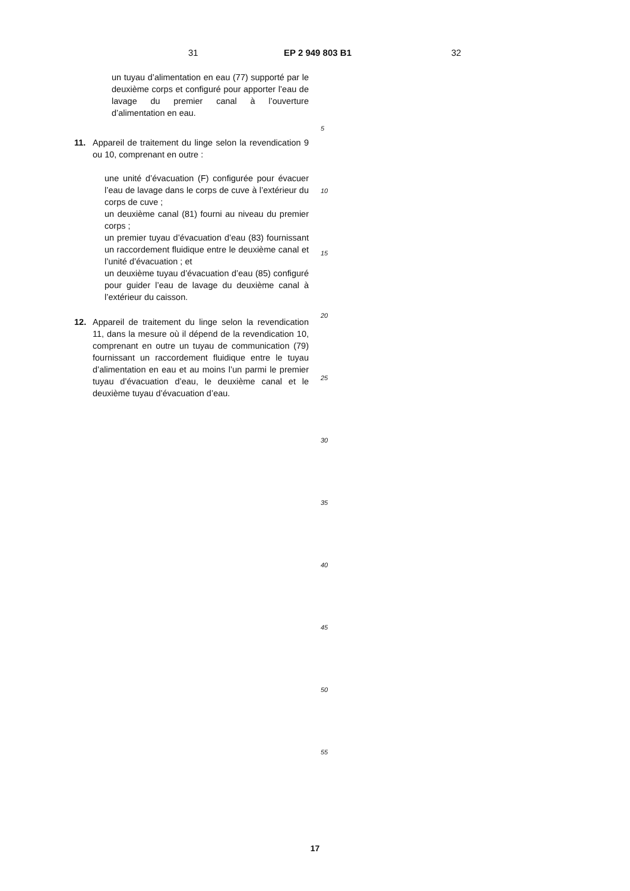31 EP 2 949 803 B1 32
un tuyau d’alimentation en eau (77) supporté par le deuxième corps et configuré pour apporter l’eau de lavage du premier canal à l’ouverture d’alimentation en eau.
11. Appareil de traitement du linge selon la revendication 9 ou 10, comprenant en outre :
une unité d’évacuation (F) configurée pour évacuer l’eau de lavage dans le corps de cuve à l’extérieur du corps de cuve ;
un deuxième canal (81) fourni au niveau du premier corps ;
un premier tuyau d’évacuation d’eau (83) fournissant un raccordement fluidique entre le deuxième canal et l’unité d’évacuation ; et
un deuxième tuyau d’évacuation d’eau (85) configuré pour guider l’eau de lavage du deuxième canal à l’extérieur du caisson.
12. Appareil de traitement du linge selon la revendication 11, dans la mesure où il dépend de la revendication 10, comprenant en outre un tuyau de communication (79) fournissant un raccordement fluidique entre le tuyau d’alimentation en eau et au moins l’un parmi le premier tuyau d’évacuation d’eau, le deuxième canal et le deuxième tuyau d’évacuation d’eau.
5
10
15
20
25
30
35
40
45
50
55
17